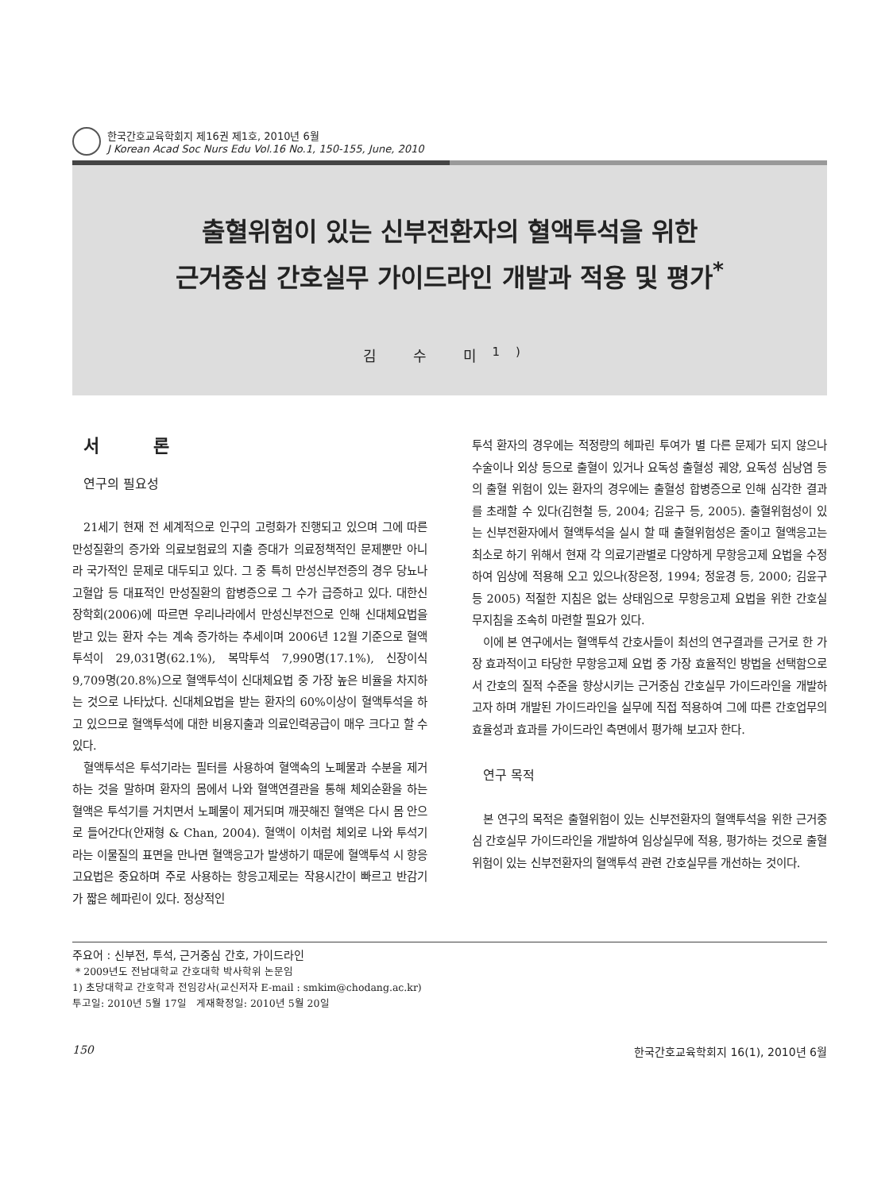한국간호교육학회지 제16권 제1호, 2010년 6월
J Korean Acad Soc Nurs Edu Vol.16 No.1, 150-155, June, 2010
출혈위험이 있는 신부전환자의 혈액투석을 위한
근거중심 간호실무 가이드라인 개발과 적용 및 평가<sup>*</sup>
김 수 미<sup>1)</sup>
서 론
연구의 필요성
21세기 현재 전 세계적으로 인구의 고령화가 진행되고 있으며 그에 따른 만성질환의 증가와 의료보험료의 지출 증대가 의료정책적인 문제뿐만 아니라 국가적인 문제로 대두되고 있다. 그 중 특히 만성신부전증의 경우 당뇨나 고혈압 등 대표적인 만성질환의 합병증으로 그 수가 급증하고 있다. 대한신장학회(2006)에 따르면 우리나라에서 만성신부전으로 인해 신대체요법을 받고 있는 환자 수는 계속 증가하는 추세이며 2006년 12월 기준으로 혈액투석이 29,031명(62.1%), 복막투석 7,990명(17.1%), 신장이식 9,709명(20.8%)으로 혈액투석이 신대체요법 중 가장 높은 비율을 차지하는 것으로 나타났다. 신대체요법을 받는 환자의 60%이상이 혈액투석을 하고 있으므로 혈액투석에 대한 비용지출과 의료인력공급이 매우 크다고 할 수 있다.
혈액투석은 투석기라는 필터를 사용하여 혈액속의 노폐물과 수분을 제거하는 것을 말하며 환자의 몸에서 나와 혈액연결관을 통해 체외순환을 하는 혈액은 투석기를 거치면서 노폐물이 제거되며 깨끗해진 혈액은 다시 몸 안으로 들어간다(안재형 & Chan, 2004). 혈액이 이처럼 체외로 나와 투석기라는 이물질의 표면을 만나면 혈액응고가 발생하기 때문에 혈액투석 시 항응고요법은 중요하며 주로 사용하는 항응고제로는 작용시간이 빠르고 반감기가 짧은 헤파린이 있다. 정상적인
투석 환자의 경우에는 적정량의 헤파린 투여가 별 다른 문제가 되지 않으나 수술이나 외상 등으로 출혈이 있거나 요독성 출혈성 궤양, 요독성 심낭염 등의 출혈 위험이 있는 환자의 경우에는 출혈성 합병증으로 인해 심각한 결과를 초래할 수 있다(김현철 등, 2004; 김윤구 등, 2005). 출혈위험성이 있는 신부전환자에서 혈액투석을 실시 할 때 출혈위험성은 줄이고 혈액응고는 최소로 하기 위해서 현재 각 의료기관별로 다양하게 무항응고제 요법을 수정하여 임상에 적용해 오고 있으나(장은정, 1994; 정윤경 등, 2000; 김윤구 등 2005) 적절한 지침은 없는 상태임으로 무항응고제 요법을 위한 간호실무지침을 조속히 마련할 필요가 있다.
이에 본 연구에서는 혈액투석 간호사들이 최선의 연구결과를 근거로 한 가장 효과적이고 타당한 무항응고제 요법 중 가장 효율적인 방법을 선택함으로서 간호의 질적 수준을 향상시키는 근거중심 간호실무 가이드라인을 개발하고자 하며 개발된 가이드라인을 실무에 직접 적용하여 그에 따른 간호업무의 효율성과 효과를 가이드라인 측면에서 평가해 보고자 한다.
연구 목적
본 연구의 목적은 출혈위험이 있는 신부전환자의 혈액투석을 위한 근거중심 간호실무 가이드라인을 개발하여 임상실무에 적용, 평가하는 것으로 출혈위험이 있는 신부전환자의 혈액투석 관련 간호실무를 개선하는 것이다.
주요어 : 신부전, 투석, 근거중심 간호, 가이드라인
* 2009년도 전남대학교 간호대학 박사학위 논문임
1) 초당대학교 간호학과 전임강사(교신저자 E-mail : smkim@chodang.ac.kr)
투고일: 2010년 5월 17일 게재확정일: 2010년 5월 20일
150 한국간호교육학회지 16(1), 2010년 6월